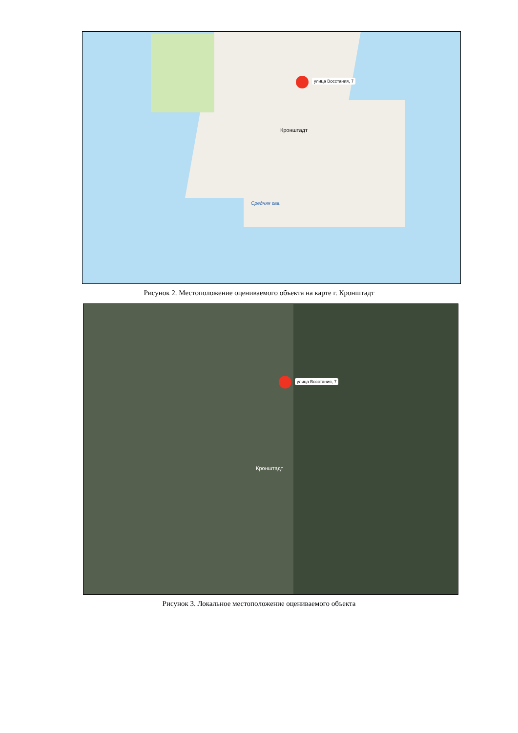улица Восстания, 7
Кронштадт
Средняя гав.
Рисунок 2. Местоположение оцениваемого объекта на карте г. Кронштадт
улица Восстания, 7
Кронштадт
Рисунок 3. Локальное местоположение оцениваемого объекта